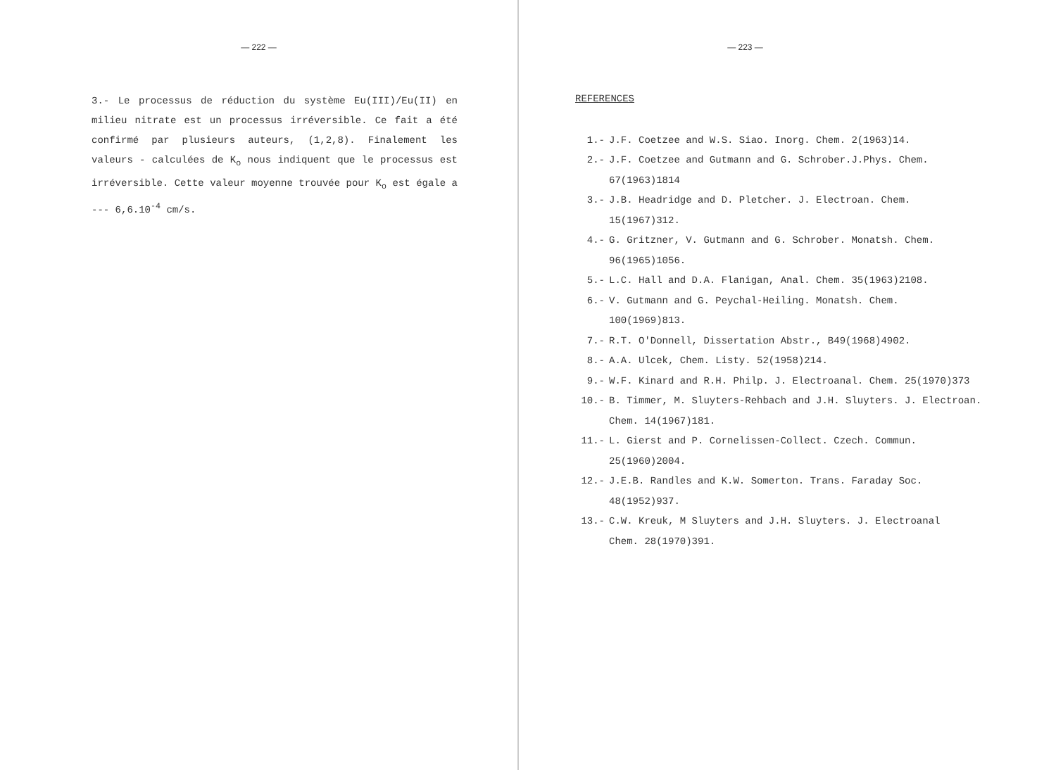— 222 —
3.- Le processus de réduction du système Eu(III)/Eu(II) en milieu nitrate est un processus irréversible. Ce fait a été confirmé par plusieurs auteurs, (1,2,8). Finalement les valeurs - calculées de K<sub>o</sub> nous indiquent que le processus est irréversible. Cette valeur moyenne trouvée pour K<sub>o</sub> est égale a --- 6,6.10<sup>-4</sup> cm/s.
— 223 —
REFERENCES
1.- J.F. Coetzee and W.S. Siao. Inorg. Chem. 2(1963)14.
2.- J.F. Coetzee and Gutmann and G. Schrober.J.Phys. Chem.
67(1963)1814
3.- J.B. Headridge and D. Pletcher. J. Electroan. Chem.
15(1967)312.
4.- G. Gritzner, V. Gutmann and G. Schrober. Monatsh. Chem.
96(1965)1056.
5.- L.C. Hall and D.A. Flanigan, Anal. Chem. 35(1963)2108.
6.- V. Gutmann and G. Peychal-Heiling. Monatsh. Chem.
100(1969)813.
7.- R.T. O'Donnell, Dissertation Abstr., B49(1968)4902.
8.- A.A. Ulcek, Chem. Listy. 52(1958)214.
9.- W.F. Kinard and R.H. Philp. J. Electroanal. Chem. 25(1970)373
10.- B. Timmer, M. Sluyters-Rehbach and J.H. Sluyters. J. Electroan.
Chem. 14(1967)181.
11.- L. Gierst and P. Cornelissen-Collect. Czech. Commun.
25(1960)2004.
12.- J.E.B. Randles and K.W. Somerton. Trans. Faraday Soc.
48(1952)937.
13.- C.W. Kreuk, M Sluyters and J.H. Sluyters. J. Electroanal
Chem. 28(1970)391.